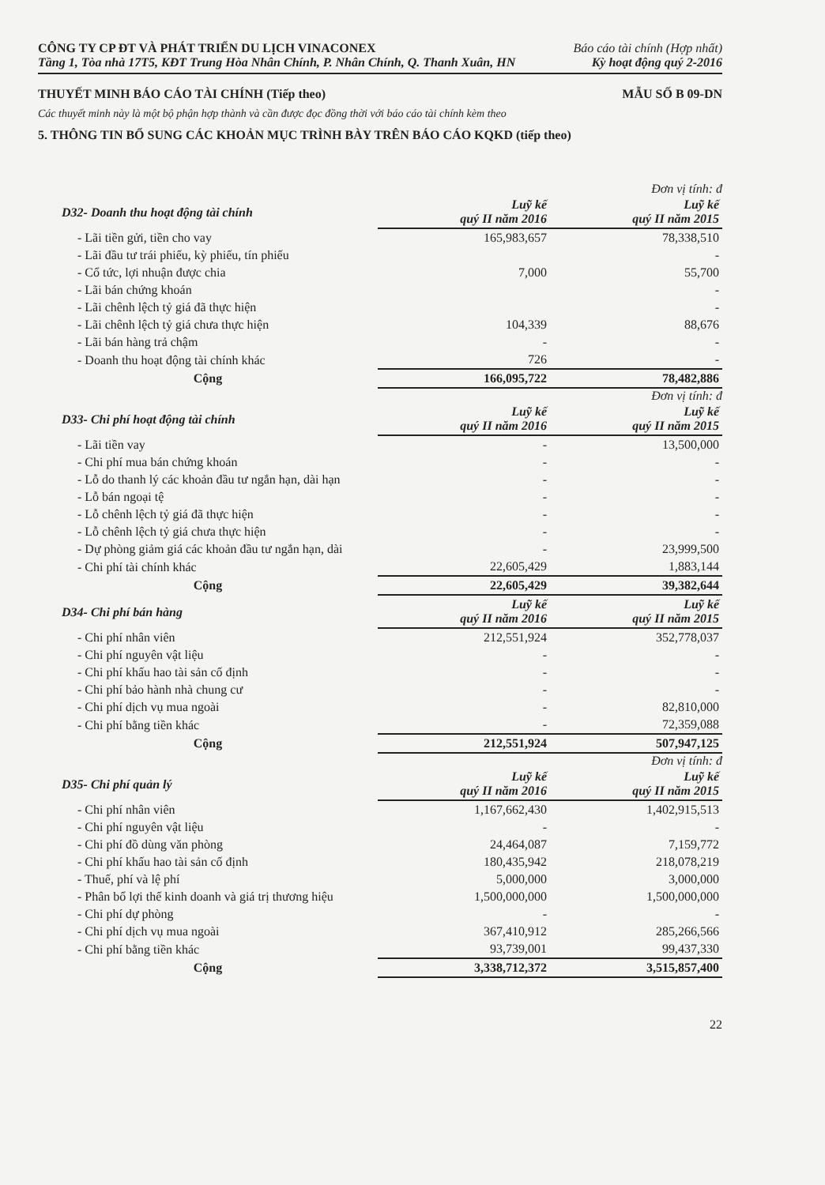CÔNG TY CP ĐT VÀ PHÁT TRIỂN DU LỊCH VINACONEX
Tầng 1, Tòa nhà 17T5, KĐT Trung Hòa Nhân Chính, P. Nhân Chính, Q. Thanh Xuân, HN
Báo cáo tài chính (Hợp nhất)
Kỳ hoạt động quý 2-2016
THUYẾT MINH BÁO CÁO TÀI CHÍNH (Tiếp theo) MẪU SỐ B 09-DN
Các thuyết minh này là một bộ phận hợp thành và cần được đọc đồng thời với báo cáo tài chính kèm theo
5. THÔNG TIN BỔ SUNG CÁC KHOẢN MỤC TRÌNH BÀY TRÊN BÁO CÁO KQKD (tiếp theo)
Đơn vị tính: đ
| D32- Doanh thu hoạt động tài chính | Luỹ kế quý II năm 2016 | Luỹ kế quý II năm 2015 |
| --- | --- | --- |
| - Lãi tiền gửi, tiền cho vay | 165,983,657 | 78,338,510 |
| - Lãi đầu tư trái phiếu, kỳ phiếu, tín phiếu | | - |
| - Cổ tức, lợi nhuận được chia | 7,000 | 55,700 |
| - Lãi bán chứng khoán | | - |
| - Lãi chênh lệch tỷ giá đã thực hiện | | - |
| - Lãi chênh lệch tỷ giá chưa thực hiện | 104,339 | 88,676 |
| - Lãi bán hàng trả chậm | - | - |
| - Doanh thu hoạt động tài chính khác | 726 | - |
| Cộng | 166,095,722 | 78,482,886 |
Đơn vị tính: đ
| D33- Chi phí hoạt động tài chính | Luỹ kế quý II năm 2016 | Luỹ kế quý II năm 2015 |
| --- | --- | --- |
| - Lãi tiền vay | - | 13,500,000 |
| - Chi phí mua bán chứng khoán | - | - |
| - Lỗ do thanh lý các khoản đầu tư ngắn hạn, dài hạn | - | - |
| - Lỗ bán ngoại tệ | - | - |
| - Lỗ chênh lệch tỷ giá đã thực hiện | - | - |
| - Lỗ chênh lệch tỷ giá chưa thực hiện | - | - |
| - Dự phòng giảm giá các khoản đầu tư ngắn hạn, dài | - | 23,999,500 |
| - Chi phí tài chính khác | 22,605,429 | 1,883,144 |
| Cộng | 22,605,429 | 39,382,644 |
| D34- Chi phí bán hàng | Luỹ kế quý II năm 2016 | Luỹ kế quý II năm 2015 |
| --- | --- | --- |
| - Chi phí nhân viên | 212,551,924 | 352,778,037 |
| - Chi phí nguyên vật liệu | - | - |
| - Chi phí khấu hao tài sản cố định | - | - |
| - Chi phí bảo hành nhà chung cư | - | - |
| - Chi phí dịch vụ mua ngoài | - | 82,810,000 |
| - Chi phí bằng tiền khác | - | 72,359,088 |
| Cộng | 212,551,924 | 507,947,125 |
Đơn vị tính: đ
| D35- Chi phí quản lý | Luỹ kế quý II năm 2016 | Luỹ kế quý II năm 2015 |
| --- | --- | --- |
| - Chi phí nhân viên | 1,167,662,430 | 1,402,915,513 |
| - Chi phí nguyên vật liệu | - | - |
| - Chi phí đồ dùng văn phòng | 24,464,087 | 7,159,772 |
| - Chi phí khấu hao tài sản cố định | 180,435,942 | 218,078,219 |
| - Thuế, phí và lệ phí | 5,000,000 | 3,000,000 |
| - Phân bổ lợi thế kinh doanh và giá trị thương hiệu | 1,500,000,000 | 1,500,000,000 |
| - Chi phí dự phòng | - | - |
| - Chi phí dịch vụ mua ngoài | 367,410,912 | 285,266,566 |
| - Chi phí bằng tiền khác | 93,739,001 | 99,437,330 |
| Cộng | 3,338,712,372 | 3,515,857,400 |
22